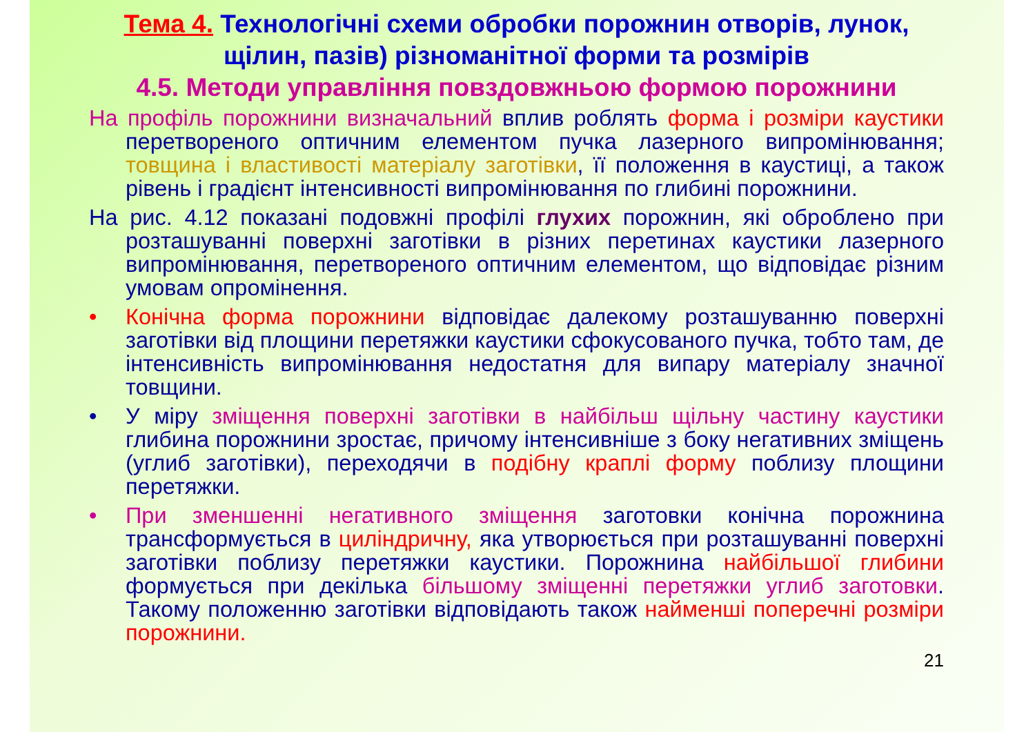Тема 4. Технологічні схеми обробки порожнин отворів, лунок, щілин, пазів) різноманітної форми та розмірів
4.5. Методи управління повздовжньою формою порожнини
На профіль порожнини визначальний вплив роблять форма і розміри каустики перетвореного оптичним елементом пучка лазерного випромінювання; товщина і властивості матеріалу заготівки, її положення в каустиці, а також рівень і градієнт інтенсивності випромінювання по глибині порожнини.
На рис. 4.12 показані подовжні профілі глухих порожнин, які оброблено при розташуванні поверхні заготівки в різних перетинах каустики лазерного випромінювання, перетвореного оптичним елементом, що відповідає різним умовам опромінення.
• Конічна форма порожнини відповідає далекому розташуванню поверхні заготівки від площини перетяжки каустики сфокусованого пучка, тобто там, де інтенсивність випромінювання недостатня для випару матеріалу значної товщини.
• У міру зміщення поверхні заготівки в найбільш щільну частину каустики глибина порожнини зростає, причому інтенсивніше з боку негативних зміщень (углиб заготівки), переходячи в подібну краплі форму поблизу площини перетяжки.
• При зменшенні негативного зміщення заготовки конічна порожнина трансформується в циліндричну, яка утворюється при розташуванні поверхні заготівки поблизу перетяжки каустики. Порожнина найбільшої глибини формується при декілька більшому зміщенні перетяжки углиб заготовки. Такому положенню заготівки відповідають також найменші поперечні розміри порожнини.
21